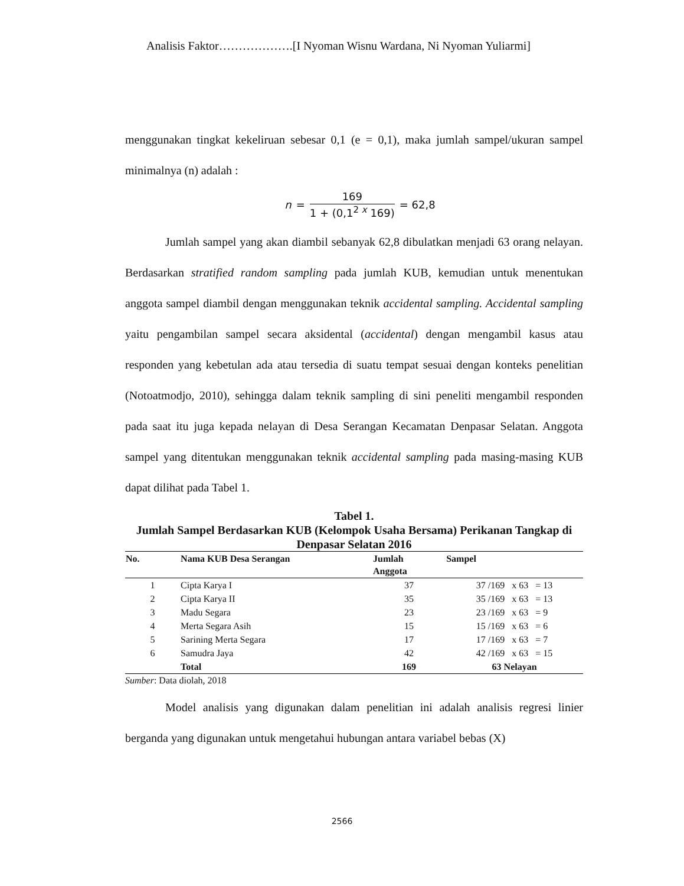Analisis Faktor……………….[I Nyoman Wisnu Wardana, Ni Nyoman Yuliarmi]
menggunakan tingkat kekeliruan sebesar 0,1 (e = 0,1), maka jumlah sampel/ukuran sampel minimalnya (n) adalah :
n =
169
1 + (0,1<sup>2 x</sup> 169)
= 62,8
Jumlah sampel yang akan diambil sebanyak 62,8 dibulatkan menjadi 63 orang nelayan. Berdasarkan stratified random sampling pada jumlah KUB, kemudian untuk menentukan anggota sampel diambil dengan menggunakan teknik accidental sampling. Accidental sampling yaitu pengambilan sampel secara aksidental (accidental) dengan mengambil kasus atau responden yang kebetulan ada atau tersedia di suatu tempat sesuai dengan konteks penelitian (Notoatmodjo, 2010), sehingga dalam teknik sampling di sini peneliti mengambil responden pada saat itu juga kepada nelayan di Desa Serangan Kecamatan Denpasar Selatan. Anggota sampel yang ditentukan menggunakan teknik accidental sampling pada masing-masing KUB dapat dilihat pada Tabel 1.
Tabel 1.
Jumlah Sampel Berdasarkan KUB (Kelompok Usaha Bersama) Perikanan Tangkap di Denpasar Selatan 2016
| No. | Nama KUB Desa Serangan | Jumlah Anggota | Sampel |
| --- | --- | --- | --- |
| 1 | Cipta Karya I | 37 | 37 /169 x 63 = 13 |
| 2 | Cipta Karya II | 35 | 35 /169 x 63 = 13 |
| 3 | Madu Segara | 23 | 23 /169 x 63 = 9 |
| 4 | Merta Segara Asih | 15 | 15 /169 x 63 = 6 |
| 5 | Sarining Merta Segara | 17 | 17 /169 x 63 = 7 |
| 6 | Samudra Jaya | 42 | 42 /169 x 63 = 15 |
| | Total | 169 | 63 Nelayan |
Sumber: Data diolah, 2018
Model analisis yang digunakan dalam penelitian ini adalah analisis regresi linier berganda yang digunakan untuk mengetahui hubungan antara variabel bebas (X)
2566